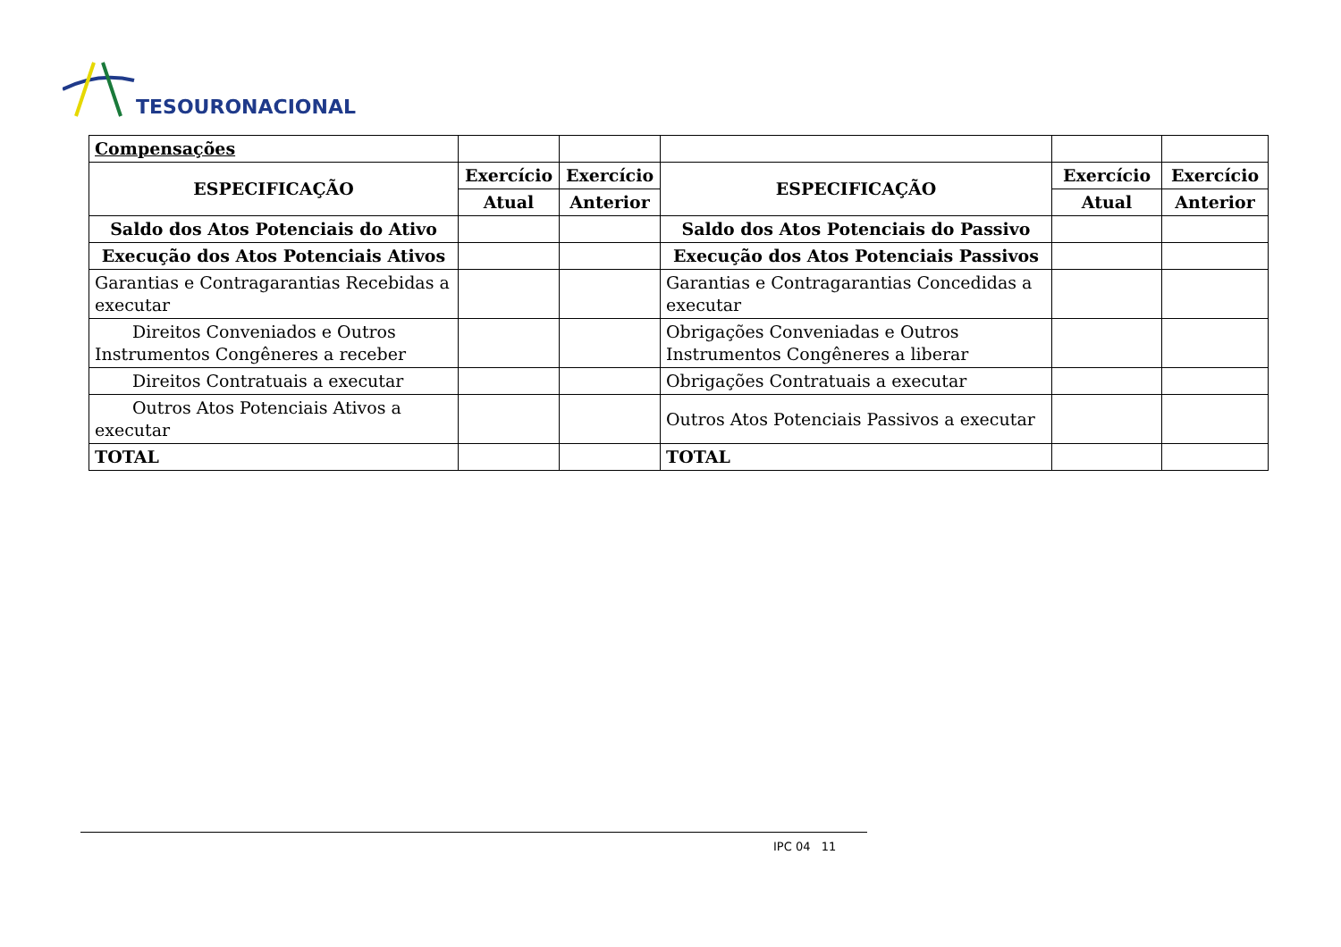TESOURONACIONAL
| Compensações | | | | | |
| ESPECIFICAÇÃO | Exercício | Exercício | ESPECIFICAÇÃO | Exercício | Exercício |
| | Atual | Anterior | | Atual | Anterior |
| Saldo dos Atos Potenciais do Ativo | | | Saldo dos Atos Potenciais do Passivo | | |
| Execução dos Atos Potenciais Ativos | | | Execução dos Atos Potenciais Passivos | | |
| Garantias e Contragarantias Recebidas a executar | | | Garantias e Contragarantias Concedidas a executar | | |
| Direitos Conveniados e Outros Instrumentos Congêneres a receber | | | Obrigações Conveniadas e Outros Instrumentos Congêneres a liberar | | |
| Direitos Contratuais a executar | | | Obrigações Contratuais a executar | | |
| Outros Atos Potenciais Ativos a executar | | | Outros Atos Potenciais Passivos a executar | | |
| TOTAL | | | TOTAL | | |
IPC 04 11